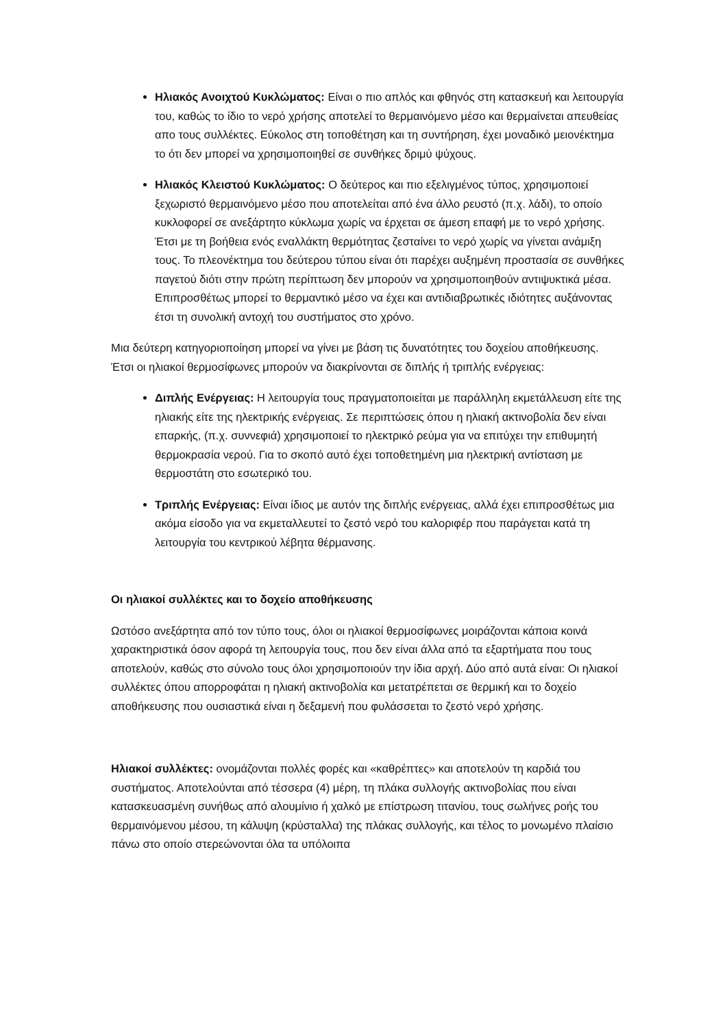Ηλιακός Ανοιχτού Κυκλώματος: Είναι ο πιο απλός και φθηνός στη κατασκευή και λειτουργία του, καθώς το ίδιο το νερό χρήσης αποτελεί το θερμαινόμενο μέσο και θερμαίνεται απευθείας απο τους συλλέκτες. Εύκολος στη τοποθέτηση και τη συντήρηση, έχει μοναδικό μειονέκτημα το ότι δεν μπορεί να χρησιμοποιηθεί σε συνθήκες δριμύ ψύχους.
Ηλιακός Κλειστού Κυκλώματος: Ο δεύτερος και πιο εξελιγμένος τύπος, χρησιμοποιεί ξεχωριστό θερμαινόμενο μέσο που αποτελείται από ένα άλλο ρευστό (π.χ. λάδι), το οποίο κυκλοφορεί σε ανεξάρτητο κύκλωμα χωρίς να έρχεται σε άμεση επαφή με το νερό χρήσης. Έτσι με τη βοήθεια ενός εναλλάκτη θερμότητας ζεσταίνει το νερό χωρίς να γίνεται ανάμιξη τους. Το πλεονέκτημα του δεύτερου τύπου είναι ότι παρέχει αυξημένη προστασία σε συνθήκες παγετού διότι στην πρώτη περίπτωση δεν μπορούν να χρησιμοποιηθούν αντιψυκτικά μέσα. Επιπροσθέτως μπορεί το θερμαντικό μέσο να έχει και αντιδιαβρωτικές ιδιότητες αυξάνοντας έτσι τη συνολική αντοχή του συστήματος στο χρόνο.
Μια δεύτερη κατηγοριοποίηση μπορεί να γίνει με βάση τις δυνατότητες του δοχείου αποθήκευσης. Έτσι οι ηλιακοί θερμοσίφωνες μπορούν να διακρίνονται σε διπλής ή τριπλής ενέργειας:
Διπλής Ενέργειας: Η λειτουργία τους πραγματοποιείται με παράλληλη εκμετάλλευση είτε της ηλιακής είτε της ηλεκτρικής ενέργειας. Σε περιπτώσεις όπου η ηλιακή ακτινοβολία δεν είναι επαρκής, (π.χ. συννεφιά) χρησιμοποιεί το ηλεκτρικό ρεύμα για να επιτύχει την επιθυμητή θερμοκρασία νερού. Για το σκοπό αυτό έχει τοποθετημένη μια ηλεκτρική αντίσταση με θερμοστάτη στο εσωτερικό του.
Τριπλής Ενέργειας: Είναι ίδιος με αυτόν της διπλής ενέργειας, αλλά έχει επιπροσθέτως μια ακόμα είσοδο για να εκμεταλλευτεί το ζεστό νερό του καλοριφέρ που παράγεται κατά τη λειτουργία του κεντρικού λέβητα θέρμανσης.
Οι ηλιακοί συλλέκτες και το δοχείο αποθήκευσης
Ωστόσο ανεξάρτητα από τον τύπο τους, όλοι οι ηλιακοί θερμοσίφωνες μοιράζονται κάποια κοινά χαρακτηριστικά όσον αφορά τη λειτουργία τους, που δεν είναι άλλα από τα εξαρτήματα που τους αποτελούν, καθώς στο σύνολο τους όλοι χρησιμοποιούν την ίδια αρχή. Δύο από αυτά είναι: Οι ηλιακοί συλλέκτες όπου απορροφάται η ηλιακή ακτινοβολία και μετατρέπεται σε θερμική και το δοχείο αποθήκευσης που ουσιαστικά είναι η δεξαμενή που φυλάσσεται το ζεστό νερό χρήσης.
Ηλιακοί συλλέκτες: ονομάζονται πολλές φορές και «καθρέπτες» και αποτελούν τη καρδιά του συστήματος. Αποτελούνται από τέσσερα (4) μέρη, τη πλάκα συλλογής ακτινοβολίας που είναι κατασκευασμένη συνήθως από αλουμίνιο ή χαλκό με επίστρωση τιτανίου, τους σωλήνες ροής του θερμαινόμενου μέσου, τη κάλυψη (κρύσταλλα) της πλάκας συλλογής, και τέλος το μονωμένο πλαίσιο πάνω στο οποίο στερεώνονται όλα τα υπόλοιπα